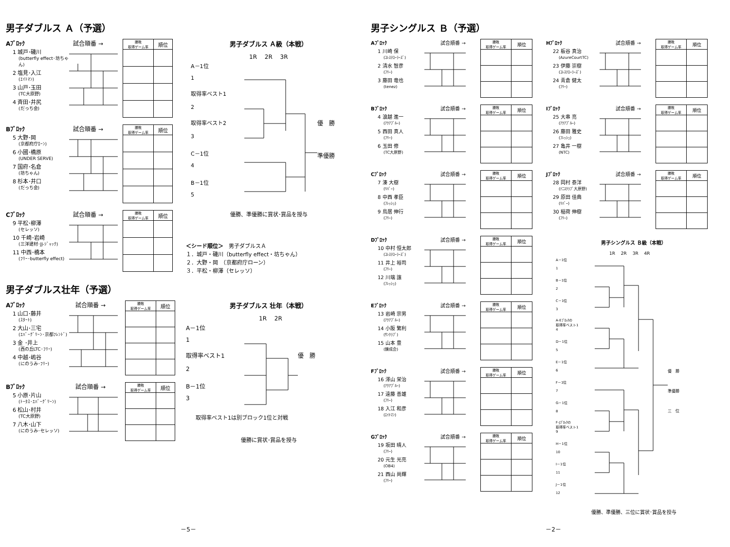男子ダブルス Ａ（予選）
Aﾌﾞﾛｯｸ 試合順番 →
1 城戸･磯川
(butterfly effect･坊ちゃん)
2 塩見･入江
(ｴｲﾄﾏﾝ)
3 山戸･玉田
(TC大原野)
4 斉田･井尻
(だっち会)
| 勝敗 取得ゲーム率 | 順位 |
| --- | --- |
Bﾌﾞﾛｯｸ 試合順番 →
5 大野･岡
(京都府庁ﾛｰﾝ)
6 小國･橋原
(UNDER SERVE)
7 国府･名倉
(坊ちゃん)
8 杉本･井口
(だっち会)
| 勝敗 取得ゲーム率 | 順位 |
| --- | --- |
Cﾌﾞﾛｯｸ 試合順番 →
9 平松･柳澤
(セレッソ)
10 千崎･岩崎
(三洋建材･JJ-ｼﾞｬｯｸ)
11 中西･橋本
(ﾌﾘｰ･butterfly effect)
| 勝敗 取得ゲーム率 | 順位 |
| --- | --- |
男子ダブルス Ａ級（本戦）
1R　 2R　 3R
A－1位
1
取得率ベスト1
2
取得率ベスト2
3
C－1位
4
B－1位
5
優　勝
準優勝
優勝、準優勝に賞状･賞品を授与
＜シード順位＞　男子ダブルスＡ
１．城戸・磯川（butterfly effect・坊ちゃん）
２．大野・岡　（京都府庁ローン）
３．平松・柳澤（セレッソ）
男子ダブルス壮年（予選）
Aﾌﾞﾛｯｸ 試合順番 →
1 山口･藤井
(ｽﾀｰﾄ)
2 大山･三宅
(ｴﾊﾞｰｸﾞﾘｰﾝ･京都ﾌﾚﾝﾄﾞ)
3 金 ･井上
(西の丘LTC･ﾌﾘｰ)
4 中越･嶋谷
(にのうみ･ﾌﾘｰ)
| 勝敗 取得ゲーム率 | 順位 |
| --- | --- |
Bﾌﾞﾛｯｸ 試合順番 →
5 小原･片山
(ﾄｰﾀｽ･ｴﾊﾞｰｸﾞﾘｰﾝ)
6 松山･村井
(TC大原野)
7 八木･山下
(にのうみ･セレッソ)
| 勝敗 取得ゲーム率 | 順位 |
| --- | --- |
男子ダブルス 壮年（本戦）
1R　 2R
A－1位
1
取得率ベスト1
2
B－1位
3
優　勝
取得率ベスト1は別ブロック1位と対戦
優勝に賞状･賞品を授与
－5－
男子シングルス Ｂ（予選）
Aﾌﾞﾛｯｸ 試合順番 →
1 川崎 保
(ｺﾚｽﾃﾛｰﾗｰｽﾞ)
2 清水 智彦
(ﾌﾘｰ)
3 藤田 竜也
(tenez)
| 勝敗 取得ゲーム率 | 順位 |
| --- | --- |
Bﾌﾞﾛｯｸ 試合順番 →
4 浪越 進一
(ｱｸｱﾌﾞﾙｰ)
5 西田 真人
(ﾌﾘｰ)
6 玉田 修
(TC大原野)
| 勝敗 取得ゲーム率 | 順位 |
| --- | --- |
Cﾌﾞﾛｯｸ 試合順番 →
7 湊 大樹
(ﾘﾊﾞｰ)
8 中西 孝臣
(ﾌﾚｯｼｭ)
9 鳥居 伸行
(ﾌﾘｰ)
| 勝敗 取得ゲーム率 | 順位 |
| --- | --- |
Dﾌﾞﾛｯｸ 試合順番 →
10 中村 恒太郎
(ｺﾚｽﾃﾛｰﾗｰｽﾞ)
11 井上 裕司
(ﾌﾘｰ)
12 川端 譲
(ﾌﾚｯｼｭ)
| 勝敗 取得ゲーム率 | 順位 |
| --- | --- |
Eﾌﾞﾛｯｸ 試合順番 →
13 岩崎 宗男
(ｱｸｱﾌﾞﾙｰ)
14 小阪 繁利
(ｻﾝｸﾗﾌﾞ)
15 山本 豊
(錬成会)
| 勝敗 取得ゲーム率 | 順位 |
| --- | --- |
Fﾌﾞﾛｯｸ 試合順番 →
16 澤山 栄治
(ｱｸｱﾌﾞﾙｰ)
17 遠藤 善雄
(ﾌﾘｰ)
18 入江 和彦
(ｴｲﾄﾏﾝ)
| 勝敗 取得ゲーム率 | 順位 |
| --- | --- |
Gﾌﾞﾛｯｸ 試合順番 →
19 坂田 晴人
(ﾌﾘｰ)
20 元生 光亮
(OB4)
21 西山 尚輝
(ﾌﾘｰ)
| 勝敗 取得ゲーム率 | 順位 |
| --- | --- |
Hﾌﾞﾛｯｸ 試合順番 →
22 板谷 真治
(AzureCourtTC)
23 伊藤 崇樹
(ｺﾚｽﾃﾛｰﾗｰｽﾞ)
24 青倉 健太
(ﾌﾘｰ)
| 勝敗 取得ゲーム率 | 順位 |
| --- | --- |
Iﾌﾞﾛｯｸ 試合順番 →
25 大串 亮
(ｱｸｱﾌﾞﾙｰ)
26 藤田 雅史
(ﾌﾚｯｼｭ)
27 亀井 一樹
(NTC)
| 勝敗 取得ゲーム率 | 順位 |
| --- | --- |
Jﾌﾞﾛｯｸ 試合順番 →
28 岡村 泰洋
(ﾃﾆｽｸﾗﾌﾞ大原野)
29 原田 佳典
(ﾘﾊﾞｰ)
30 稲荷 伸樹
(ﾌﾘｰ)
| 勝敗 取得ゲーム率 | 順位 |
| --- | --- |
男子シングルス Ｂ級（本戦）
1R　 2R　 3R　 4R
A－1位
1
B－1位
2
C－1位
3
A-Eﾌﾞﾛｯｸの
取得率ベスト1
4
D－1位
5
E－1位
6
F－1位
7
G－1位
8
F-Jﾌﾞﾛｯｸの
取得率ベスト1
9
H－1位
10
I－1位
11
J－1位
12
優　勝
準優勝
三　位
優勝、準優勝、三位に賞状･賞品を授与
－2－